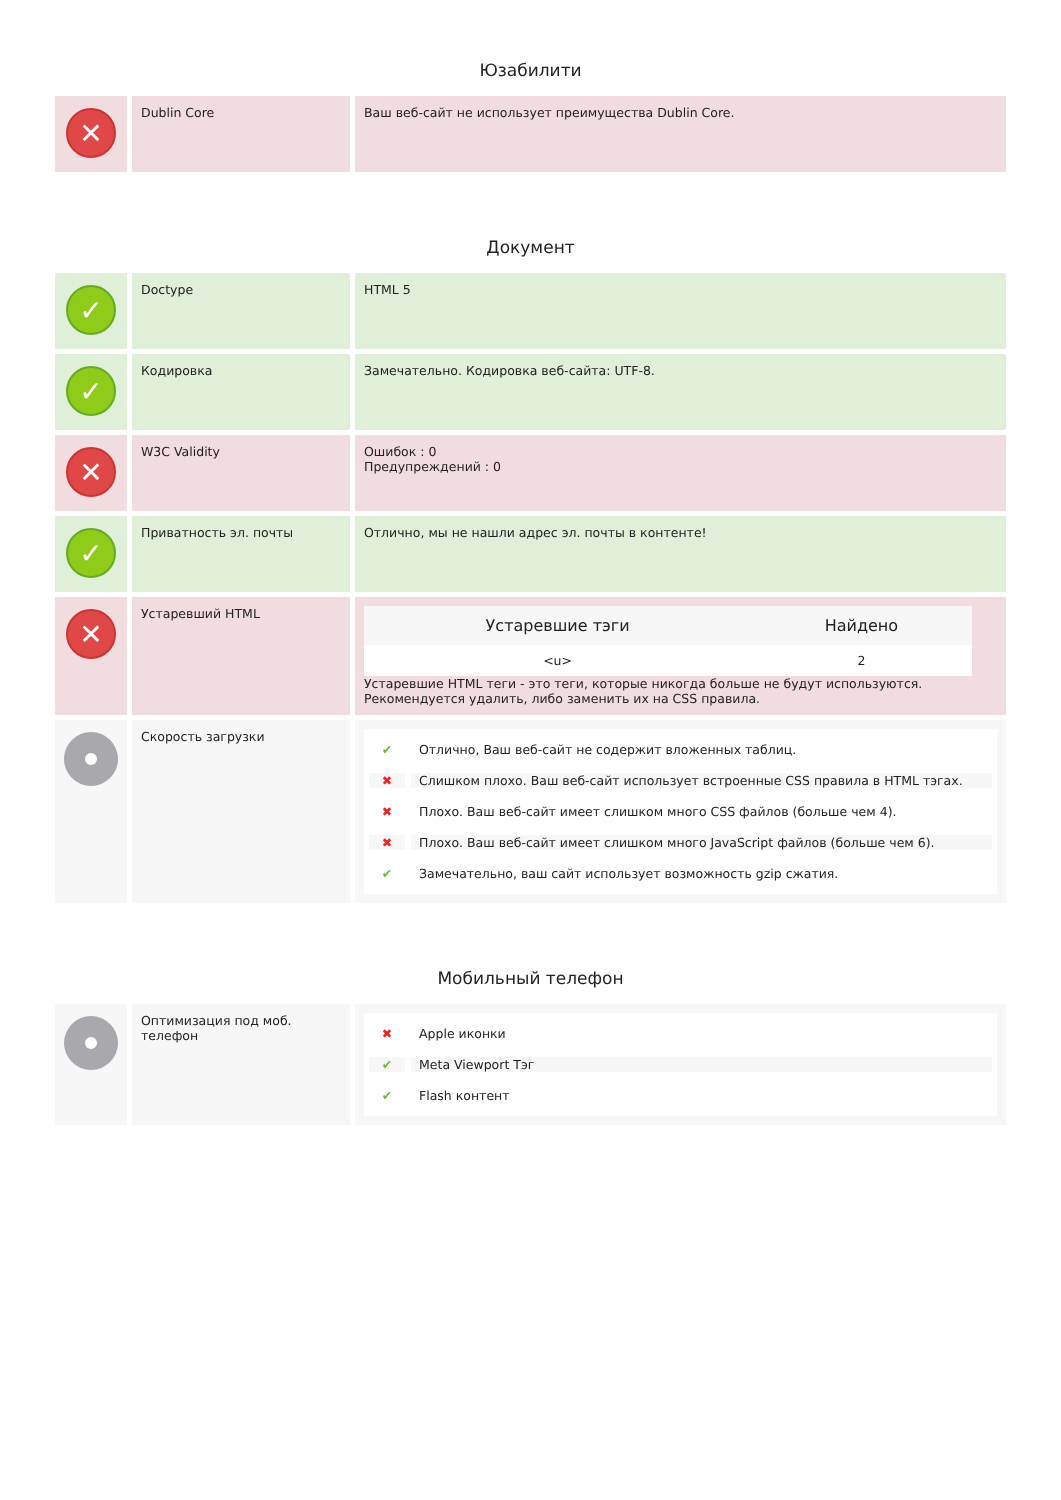Юзабилити
✕
Dublin Core
Ваш веб-сайт не использует преимущества Dublin Core.
Документ
✓
Doctype
HTML 5
✓
Кодировка
Замечательно. Кодировка веб-сайта: UTF-8.
✕
W3C Validity
Ошибок : 0
Предупреждений : 0
✓
Приватность эл. почты
Отлично, мы не нашли адрес эл. почты в контенте!
✕
Устаревший HTML
| Устаревшие тэги | Найдено |
| --- | --- |
| <u> | 2 |
Устаревшие HTML теги - это теги, которые никогда больше не будут используются. Рекомендуется удалить, либо заменить их на CSS правила.
Скорость загрузки
✔ Отлично, Ваш веб-сайт не содержит вложенных таблиц.
✖ Слишком плохо. Ваш веб-сайт использует встроенные CSS правила в HTML тэгах.
✖ Плохо. Ваш веб-сайт имеет слишком много CSS файлов (больше чем 4).
✖ Плохо. Ваш веб-сайт имеет слишком много JavaScript файлов (больше чем 6).
✔ Замечательно, ваш сайт использует возможность gzip сжатия.
Мобильный телефон
Оптимизация под моб. телефон
✖ Apple иконки
✔ Meta Viewport Тэг
✔ Flash контент